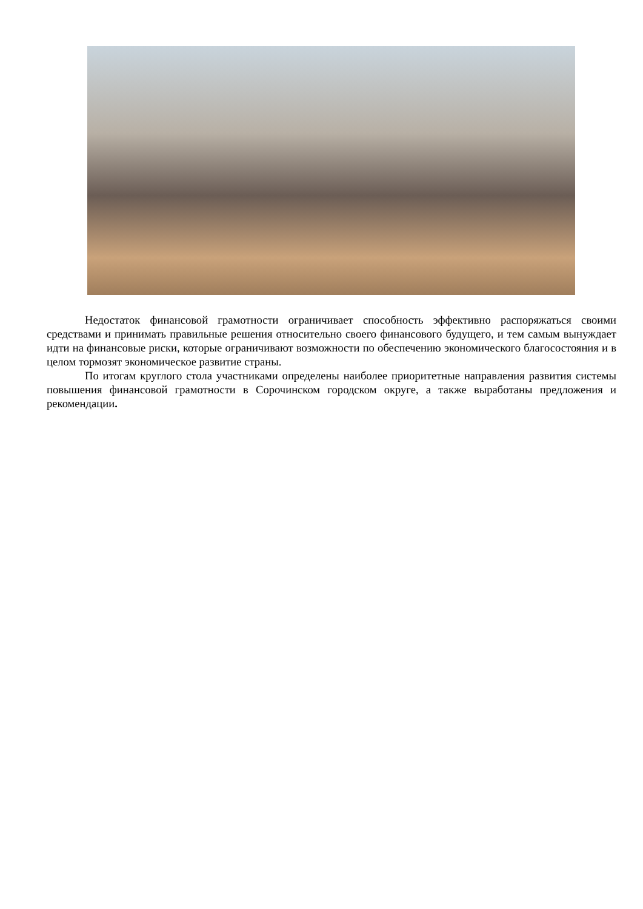Недостаток финансовой грамотности ограничивает способность эффективно распоряжаться своими средствами и принимать правильные решения относительно своего финансового будущего, и тем самым вынуждает идти на финансовые риски, которые ограничивают возможности по обеспечению экономического благосостояния и в целом тормозят экономическое развитие страны.
По итогам круглого стола участниками определены наиболее приоритетные направления развития системы повышения финансовой грамотности в Сорочинском городском округе, а также выработаны предложения и рекомендации.